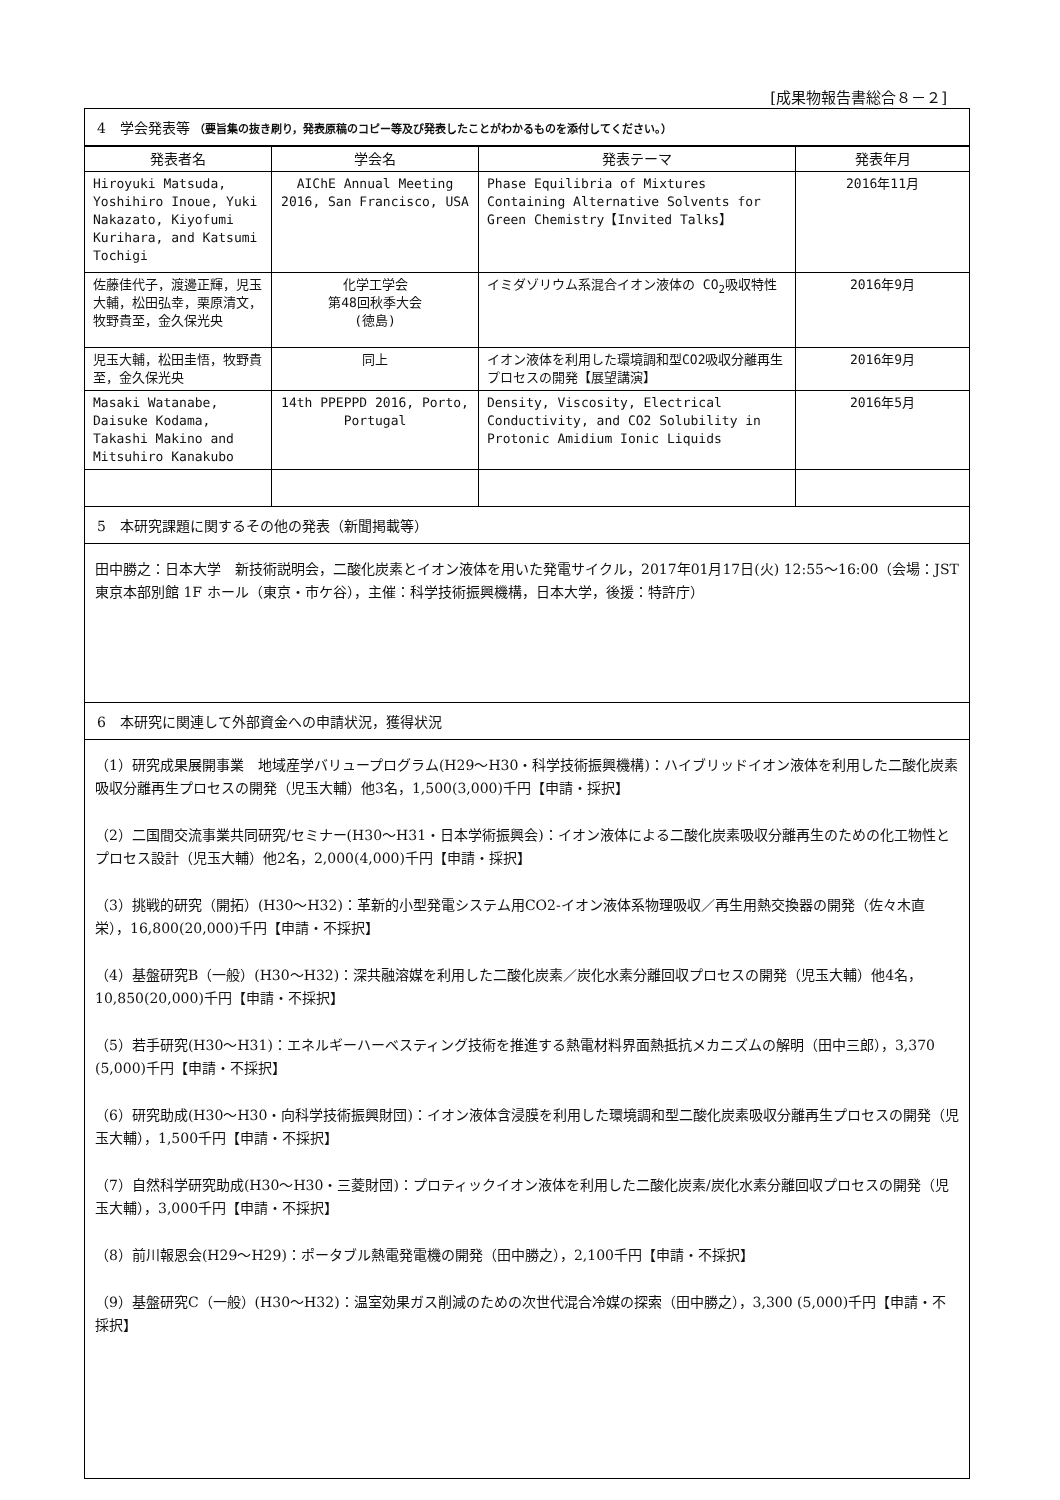[成果物報告書総合８－２]
4　学会発表等 （要旨集の抜き刷り，発表原稿のコピー等及び発表したことがわかるものを添付してください。）
| 発表者名 | 学会名 | 発表テーマ | 発表年月 |
| --- | --- | --- | --- |
| Hiroyuki Matsuda, Yoshihiro Inoue, Yuki Nakazato, Kiyofumi Kurihara, and Katsumi Tochigi | AIChE Annual Meeting 2016, San Francisco, USA | Phase Equilibria of Mixtures Containing Alternative Solvents for Green Chemistry【Invited Talks】 | 2016年11月 |
| 佐藤佳代子，渡邊正輝，児玉大輔，松田弘幸，栗原清文，牧野貴至，金久保光央 | 化学工学会 第48回秋季大会 (徳島) | イミダゾリウム系混合イオン液体の CO<sub>2</sub>吸収特性 | 2016年9月 |
| 児玉大輔，松田圭悟，牧野貴至，金久保光央 | 同上 | イオン液体を利用した環境調和型CO2吸収分離再生プロセスの開発【展望講演】 | 2016年9月 |
| Masaki Watanabe, Daisuke Kodama, Takashi Makino and Mitsuhiro Kanakubo | 14th PPEPPD 2016, Porto, Portugal | Density, Viscosity, Electrical Conductivity, and CO2 Solubility in Protonic Amidium Ionic Liquids | 2016年5月 |
5　本研究課題に関するその他の発表（新聞掲載等）
田中勝之：日本大学　新技術説明会，二酸化炭素とイオン液体を用いた発電サイクル，2017年01月17日(火) 12:55〜16:00（会場：JST 東京本部別館 1F ホール（東京・市ケ谷），主催：科学技術振興機構，日本大学，後援：特許庁）
6　本研究に関連して外部資金への申請状況，獲得状況
（1）研究成果展開事業　地域産学バリュープログラム(H29〜H30・科学技術振興機構)：ハイブリッドイオン液体を利用した二酸化炭素吸収分離再生プロセスの開発（児玉大輔）他3名，1,500(3,000)千円【申請・採択】
（2）二国間交流事業共同研究/セミナー(H30〜H31・日本学術振興会)：イオン液体による二酸化炭素吸収分離再生のための化工物性とプロセス設計（児玉大輔）他2名，2,000(4,000)千円【申請・採択】
（3）挑戦的研究（開拓）(H30〜H32)：革新的小型発電システム用CO2-イオン液体系物理吸収／再生用熱交換器の開発（佐々木直栄），16,800(20,000)千円【申請・不採択】
（4）基盤研究B（一般）(H30〜H32)：深共融溶媒を利用した二酸化炭素／炭化水素分離回収プロセスの開発（児玉大輔）他4名，10,850(20,000)千円【申請・不採択】
（5）若手研究(H30〜H31)：エネルギーハーベスティング技術を推進する熱電材料界面熱抵抗メカニズムの解明（田中三郎），3,370 (5,000)千円【申請・不採択】
（6）研究助成(H30〜H30・向科学技術振興財団)：イオン液体含浸膜を利用した環境調和型二酸化炭素吸収分離再生プロセスの開発（児玉大輔），1,500千円【申請・不採択】
（7）自然科学研究助成(H30〜H30・三菱財団)：プロティックイオン液体を利用した二酸化炭素/炭化水素分離回収プロセスの開発（児玉大輔），3,000千円【申請・不採択】
（8）前川報恩会(H29〜H29)：ポータブル熱電発電機の開発（田中勝之），2,100千円【申請・不採択】
（9）基盤研究C（一般）(H30〜H32)：温室効果ガス削減のための次世代混合冷媒の探索（田中勝之），3,300 (5,000)千円【申請・不採択】